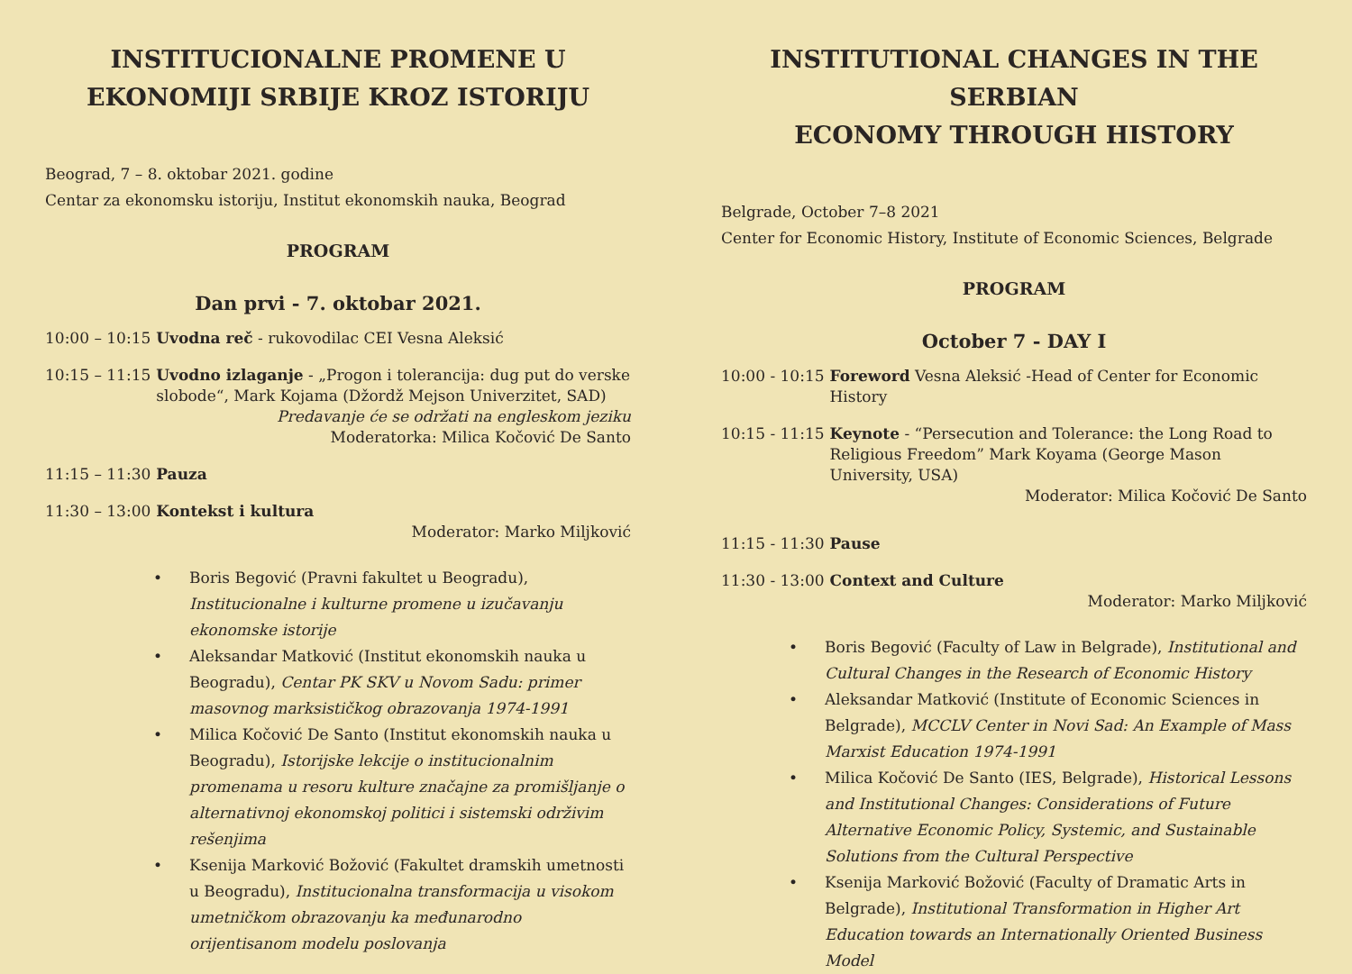INSTITUCIONALNE PROMENE U
EKONOMIJI SRBIJE KROZ ISTORIJU
Beograd, 7 – 8. oktobar 2021. godine
Centar za ekonomsku istoriju, Institut ekonomskih nauka, Beograd
PROGRAM
Dan prvi - 7. oktobar 2021.
10:00 – 10:15 Uvodna reč - rukovodilac CEI Vesna Aleksić
10:15 – 11:15 Uvodno izlaganje - „Progon i tolerancija: dug put do verske slobode“, Mark Kojama (Džordž Mejson Univerzitet, SAD)
Predavanje će se održati na engleskom jeziku
Moderatorka: Milica Kočović De Santo
11:15 – 11:30 Pauza
11:30 – 13:00 Kontekst i kultura
Moderator: Marko Miljković
• Boris Begović (Pravni fakultet u Beogradu), Institucionalne i kulturne promene u izučavanju ekonomske istorije
• Aleksandar Matković (Institut ekonomskih nauka u Beogradu), Centar PK SKV u Novom Sadu: primer masovnog marksističkog obrazovanja 1974-1991
• Milica Kočović De Santo (Institut ekonomskih nauka u Beogradu), Istorijske lekcije o institucionalnim promenama u resoru kulture značajne za promišljanje o alternativnoj ekonomskoj politici i sistemski održivim rešenjima
• Ksenija Marković Božović (Fakultet dramskih umetnosti u Beogradu), Institucionalna transformacija u visokom umetničkom obrazovanju ka međunarodno orijentisanom modelu poslovanja
INSTITUTIONAL CHANGES IN THE SERBIAN
ECONOMY THROUGH HISTORY
Belgrade, October 7–8 2021
Center for Economic History, Institute of Economic Sciences, Belgrade
PROGRAM
October 7 - DAY I
10:00 - 10:15 Foreword Vesna Aleksić -Head of Center for Economic History
10:15 - 11:15 Keynote - “Persecution and Tolerance: the Long Road to Religious Freedom” Mark Koyama (George Mason University, USA)
Moderator: Milica Kočović De Santo
11:15 - 11:30 Pause
11:30 - 13:00 Context and Culture
Moderator: Marko Miljković
• Boris Begović (Faculty of Law in Belgrade), Institutional and Cultural Changes in the Research of Economic History
• Aleksandar Matković (Institute of Economic Sciences in Belgrade), MCCLV Center in Novi Sad: An Example of Mass Marxist Education 1974-1991
• Milica Kočović De Santo (IES, Belgrade), Historical Lessons and Institutional Changes: Considerations of Future Alternative Economic Policy, Systemic, and Sustainable Solutions from the Cultural Perspective
• Ksenija Marković Božović (Faculty of Dramatic Arts in Belgrade), Institutional Transformation in Higher Art Education towards an Internationally Oriented Business Model